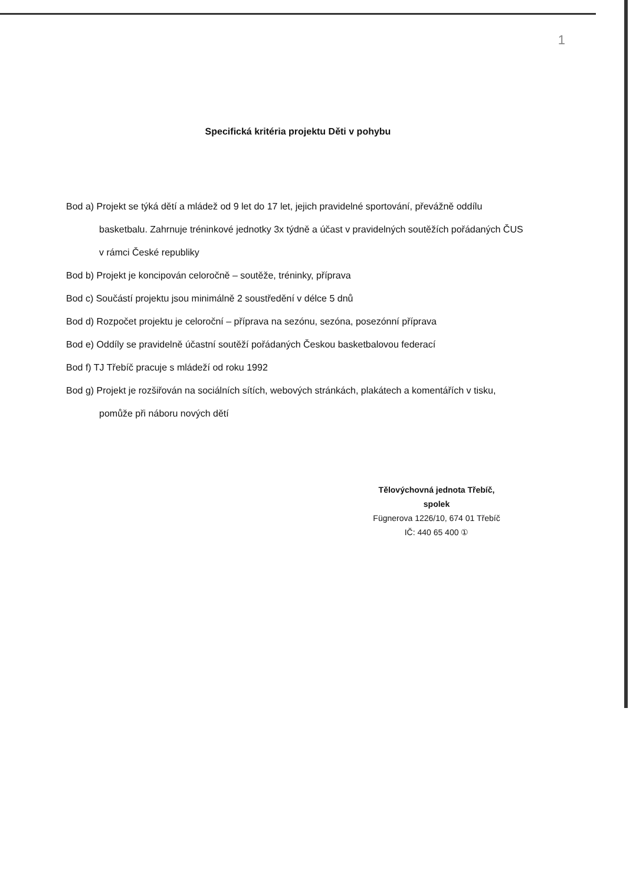1
Specifická kritéria projektu Děti v pohybu
Bod a) Projekt se týká dětí a mládež od 9 let do 17 let, jejich pravidelné sportování, převážně oddílu basketbalu. Zahrnuje tréninkové jednotky 3x týdně a účast v pravidelných soutěžích pořádaných ČUS v rámci České republiky
Bod b) Projekt je koncipován celoročně – soutěže, tréninky, příprava
Bod c) Součástí projektu jsou minimálně 2 soustředění v délce 5 dnů
Bod d) Rozpočet projektu je celoroční – příprava na sezónu, sezóna, posezónní příprava
Bod e) Oddíly se pravidelně účastní soutěží pořádaných Českou basketbalovou federací
Bod f) TJ Třebíč pracuje s mládeží od roku 1992
Bod g) Projekt je rozšiřován na sociálních sítích, webových stránkách, plakátech a komentářích v tisku, pomůže při náboru nových dětí
Tělovýchovná jednota Třebíč,
spolek
Fügnerova 1226/10, 674 01 Třebíč
IČ: 440 65 400 ①